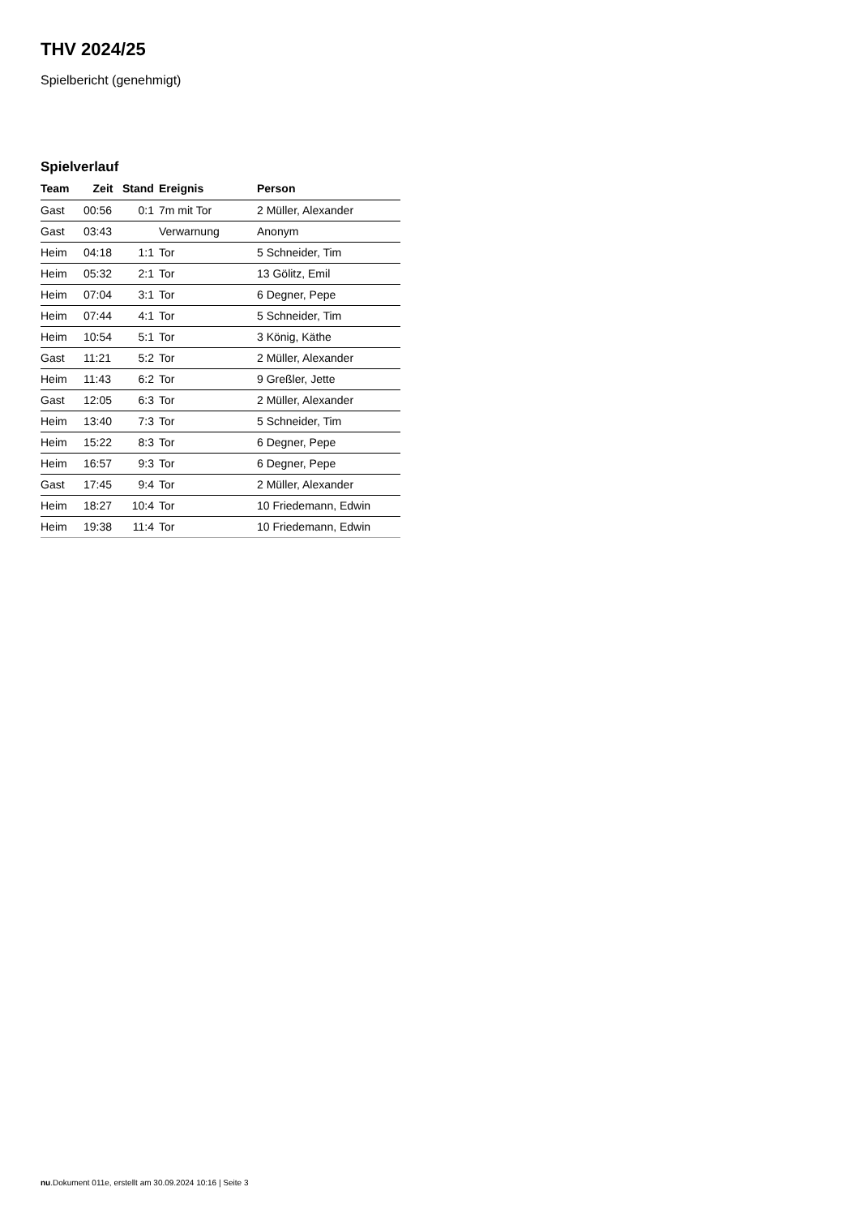THV 2024/25
Spielbericht (genehmigt)
Spielverlauf
| Team | Zeit | Stand | Ereignis | Person |
| --- | --- | --- | --- | --- |
| Gast | 00:56 | 0:1 | 7m mit Tor | 2 Müller, Alexander |
| Gast | 03:43 | | Verwarnung | Anonym |
| Heim | 04:18 | 1:1 | Tor | 5 Schneider, Tim |
| Heim | 05:32 | 2:1 | Tor | 13 Gölitz, Emil |
| Heim | 07:04 | 3:1 | Tor | 6 Degner, Pepe |
| Heim | 07:44 | 4:1 | Tor | 5 Schneider, Tim |
| Heim | 10:54 | 5:1 | Tor | 3 König, Käthe |
| Gast | 11:21 | 5:2 | Tor | 2 Müller, Alexander |
| Heim | 11:43 | 6:2 | Tor | 9 Greßler, Jette |
| Gast | 12:05 | 6:3 | Tor | 2 Müller, Alexander |
| Heim | 13:40 | 7:3 | Tor | 5 Schneider, Tim |
| Heim | 15:22 | 8:3 | Tor | 6 Degner, Pepe |
| Heim | 16:57 | 9:3 | Tor | 6 Degner, Pepe |
| Gast | 17:45 | 9:4 | Tor | 2 Müller, Alexander |
| Heim | 18:27 | 10:4 | Tor | 10 Friedemann, Edwin |
| Heim | 19:38 | 11:4 | Tor | 10 Friedemann, Edwin |
nu.Dokument 011e, erstellt am 30.09.2024 10:16 | Seite 3